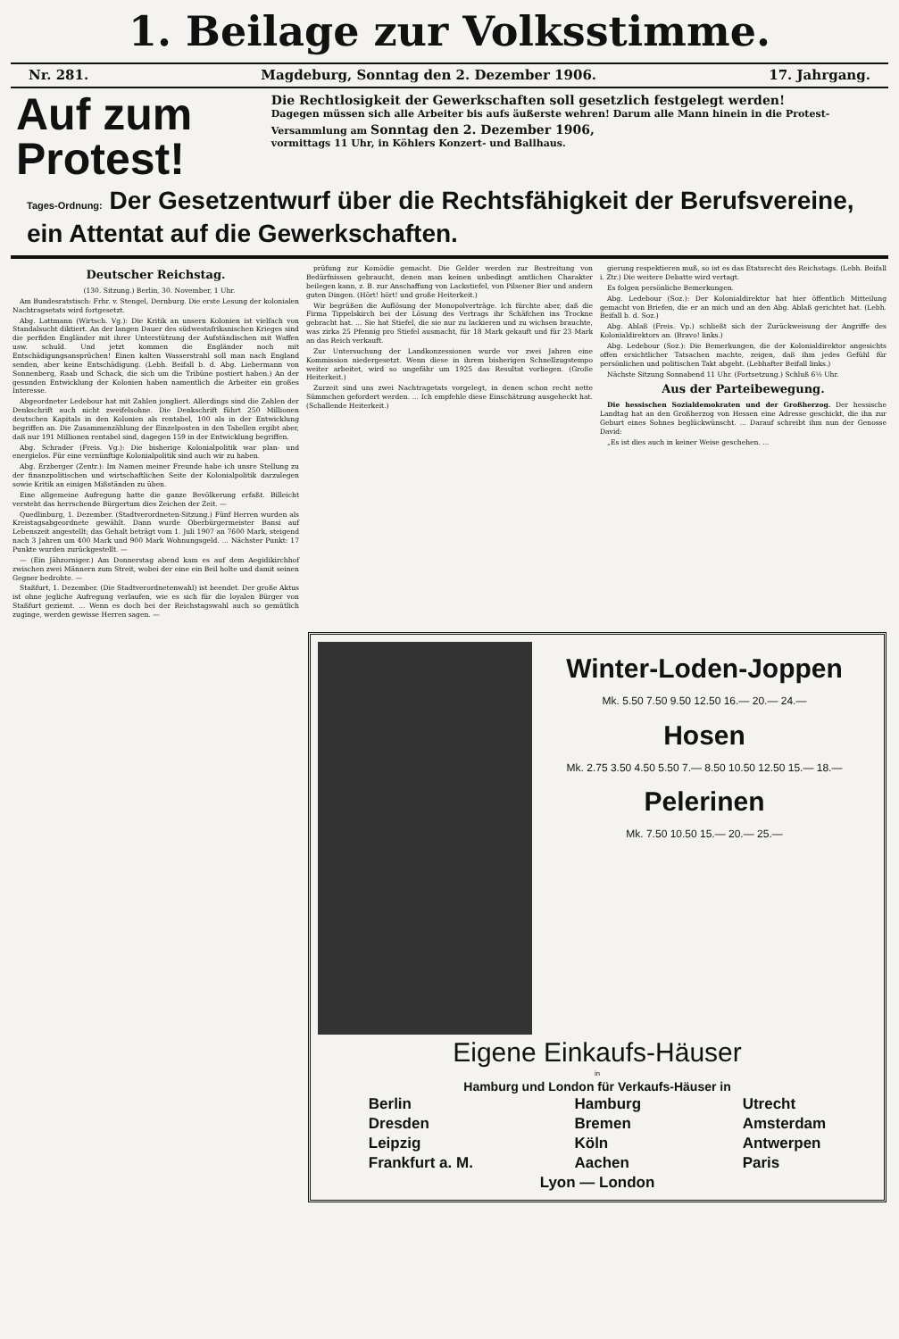1. Beilage zur Volksstimme.
Nr. 281. Magdeburg, Sonntag den 2. Dezember 1906. 17. Jahrgang.
Auf zum Protest!
Die Rechtlosigkeit der Gewerkschaften soll gesetzlich festgelegt werden!
Dagegen müssen sich alle Arbeiter bis aufs äußerste wehren! Darum alle Mann hinein in die Protest-Versammlung am Sonntag den 2. Dezember 1906,
vormittags 11 Uhr, in Köhlers Konzert- und Ballhaus.
Tages-Ordnung: Der Gesetzentwurf über die Rechtsfähigkeit der Berufsvereine, ein Attentat auf die Gewerkschaften.
Deutscher Reichstag.
(130. Sitzung.) Berlin, 30. November, 1 Uhr.
Am Bundesratstisch: Frhr. v. Stengel, Dernburg. Die erste Lesung der kolonialen Nachtragsetats wird fortgesetzt.
Abg. Lattmann (Wirtsch. Vg.): Die Kritik an unsern Kolonien ist vielfach von Standalsucht diktiert. An der langen Dauer des südwestafrikanischen Krieges sind die perfiden Engländer mit ihrer Unterstützung der Aufständischen mit Waffen usw. schuld. Und jetzt kommen die Engländer noch mit Entschädigungsansprüchen! Einen kalten Wasserstrahl soll man nach England senden, aber keine Entschädigung. (Lebh. Beifall b. d. Abg. Liebermann von Sonnenberg, Raab und Schack, die sich um die Tribüne postiert haben.) An der gesunden Entwicklung der Kolonien haben namentlich die Arbeiter ein großes Interesse.
Abgeordneter Ledebour hat mit Zahlen jongliert. Allerdings sind die Zahlen der Denkschrift auch nicht zweifelsohne. Die Denkschrift führt 250 Millionen deutschen Kapitals in den Kolonien als rentabel, 100 als in der Entwicklung begriffen an. Die Zusammenzählung der Einzelposten in den Tabellen ergibt aber, daß nur 191 Millionen rentabel sind, dagegen 159 in der Entwicklung begriffen.
Abg. Schrader (Freis. Vg.): Die bisherige Kolonialpolitik war plan- und energielos. Für eine vernünftige Kolonialpolitik sind auch wir zu haben.
Abg. Erzberger (Zentr.): Im Namen meiner Freunde habe ich unsre Stellung zu der finanzpolitischen und wirtschaftlichen Seite der Kolonialpolitik darzulegen sowie Kritik an einigen Mißständen zu üben.
Eine allgemeine Aufregung hatte die ganze Bevölkerung erfaßt. Billeicht versteht das herrschende Bürgertum dies Zeichen der Zeit. —
Quedlinburg, 1. Dezember. (Stadtverordneten-Sitzung.) Fünf Herren wurden als Kreistagsabgeordnete gewählt. Dann wurde Oberbürgermeister Bansi auf Lebenszeit angestellt; das Gehalt beträgt vom 1. Juli 1907 an 7600 Mark, steigend nach 3 Jahren um 400 Mark und 900 Mark Wohnungsgeld. ... Nächster Punkt: 17 Punkte wurden zurückgestellt. —
— (Ein Jähzorniger.) Am Donnerstag abend kam es auf dem Aegidikirchhof zwischen zwei Männern zum Streit, wobei der eine ein Beil holte und damit seinen Gegner bedrohte. —
Staßfurt, 1. Dezember. (Die Stadtverordnetenwahl) ist beendet. Der große Aktus ist ohne jegliche Aufregung verlaufen, wie es sich für die loyalen Bürger von Staßfurt geziemt. ... Wenn es doch bei der Reichstagswahl auch so gemütlich zuginge, werden gewisse Herren sagen. —
prüfung zur Komödie gemacht. Die Gelder werden zur Bestreitung von Bedürfnissen gebraucht, denen man keinen unbedingt amtlichen Charakter beilegen kann, z. B. zur Anschaffung von Lackstiefel, von Pilsener Bier und andern guten Dingen. (Hört! hört! und große Heiterkeit.)
Wir begrüßen die Auflösung der Monopolverträge. Ich fürchte aber, daß die Firma Tippelskirch bei der Lösung des Vertrags ihr Schäfchen ins Trockne gebracht hat. ... Sie hat Stiefel, die sie nur zu lackieren und zu wichsen brauchte, was zirka 25 Pfennig pro Stiefel ausmacht, für 18 Mark gekauft und für 23 Mark an das Reich verkauft.
Zur Untersuchung der Landkonzessionen wurde vor zwei Jahren eine Kommission niedergesetzt. Wenn diese in ihrem bisherigen Schnellzugstempo weiter arbeitet, wird so ungefähr um 1925 das Resultat vorliegen. (Große Heiterkeit.)
Zurzeit sind uns zwei Nachtragetats vorgelegt, in denen schon recht nette Sümmchen gefordert werden. ... Ich empfehle diese Einschätzung ausgeheckt hat. (Schallende Heiterkeit.)
gierung respektieren muß, so ist es das Etatsrecht des Reichstags. (Lebh. Beifall i. Ztr.) Die weitere Debatte wird vertagt.
Es folgen persönliche Bemerkungen.
Abg. Ledebour (Soz.): Der Kolonialdirektor hat hier öffentlich Mitteilung gemacht von Briefen, die er an mich und an den Abg. Ablaß gerichtet hat. (Lebh. Beifall b. d. Soz.)
Abg. Ablaß (Freis. Vp.) schließt sich der Zurückweisung der Angriffe des Kolonialdirektors an. (Bravo! links.)
Abg. Ledebour (Soz.): Die Bemerkungen, die der Kolonialdirektor angesichts offen ersichtlicher Tatsachen machte, zeigen, daß ihm jedes Gefühl für persönlichen und politischen Takt abgeht. (Lebhafter Beifall links.)
Nächste Sitzung Sonnabend 11 Uhr. (Fortsetzung.) Schluß 6½ Uhr.
Aus der Parteibewegung.
Die hessischen Sozialdemokraten und der Großherzog. Der hessische Landtag hat an den Großherzog von Hessen eine Adresse geschickt, die ihn zur Geburt eines Sohnes beglückwünscht. ... Darauf schreibt ihm nun der Genosse David:
„Es ist dies auch in keiner Weise geschehen. ...
Winter-Loden-Joppen
Mk. 5.50 7.50 9.50 12.50 16.— 20.— 24.—
Hosen
Mk. 2.75 3.50 4.50 5.50 7.— 8.50 10.50 12.50 15.— 18.—
Pelerinen
Mk. 7.50 10.50 15.— 20.— 25.—
Eigene Einkaufs-Häuser
in
Hamburg und London für Verkaufs-Häuser in
Berlin
Dresden
Leipzig
Frankfurt a. M.
Hamburg
Bremen
Köln
Aachen
Utrecht
Amsterdam
Antwerpen
Paris
Lyon — London